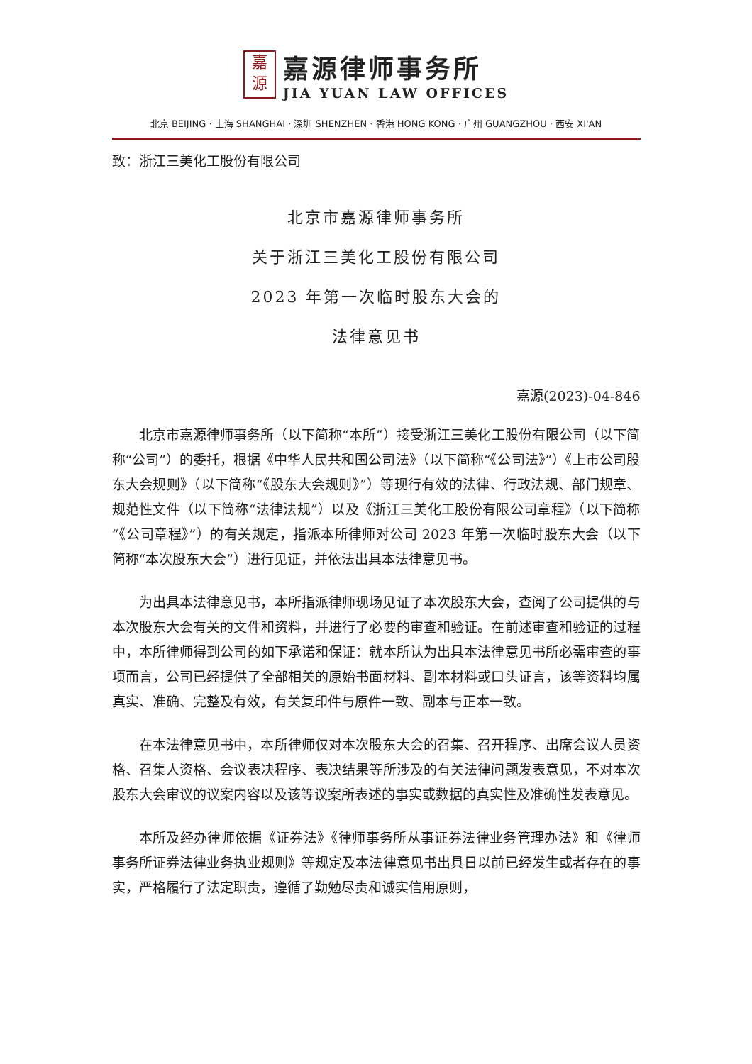嘉
源
嘉源律师事务所
JIA YUAN LAW OFFICES
北京 BEIJING · 上海 SHANGHAI · 深圳 SHENZHEN · 香港 HONG KONG · 广州 GUANGZHOU · 西安 XI'AN
致：浙江三美化工股份有限公司
北京市嘉源律师事务所
关于浙江三美化工股份有限公司
2023 年第一次临时股东大会的
法律意见书
嘉源(2023)-04-846
北京市嘉源律师事务所（以下简称“本所”）接受浙江三美化工股份有限公司（以下简称“公司”）的委托，根据《中华人民共和国公司法》（以下简称“《公司法》”）《上市公司股东大会规则》（以下简称“《股东大会规则》”）等现行有效的法律、行政法规、部门规章、规范性文件（以下简称“法律法规”）以及《浙江三美化工股份有限公司章程》（以下简称“《公司章程》”）的有关规定，指派本所律师对公司 2023 年第一次临时股东大会（以下简称“本次股东大会”）进行见证，并依法出具本法律意见书。
为出具本法律意见书，本所指派律师现场见证了本次股东大会，查阅了公司提供的与本次股东大会有关的文件和资料，并进行了必要的审查和验证。在前述审查和验证的过程中，本所律师得到公司的如下承诺和保证：就本所认为出具本法律意见书所必需审查的事项而言，公司已经提供了全部相关的原始书面材料、副本材料或口头证言，该等资料均属真实、准确、完整及有效，有关复印件与原件一致、副本与正本一致。
在本法律意见书中，本所律师仅对本次股东大会的召集、召开程序、出席会议人员资格、召集人资格、会议表决程序、表决结果等所涉及的有关法律问题发表意见，不对本次股东大会审议的议案内容以及该等议案所表述的事实或数据的真实性及准确性发表意见。
本所及经办律师依据《证券法》《律师事务所从事证券法律业务管理办法》和《律师事务所证券法律业务执业规则》等规定及本法律意见书出具日以前已经发生或者存在的事实，严格履行了法定职责，遵循了勤勉尽责和诚实信用原则，